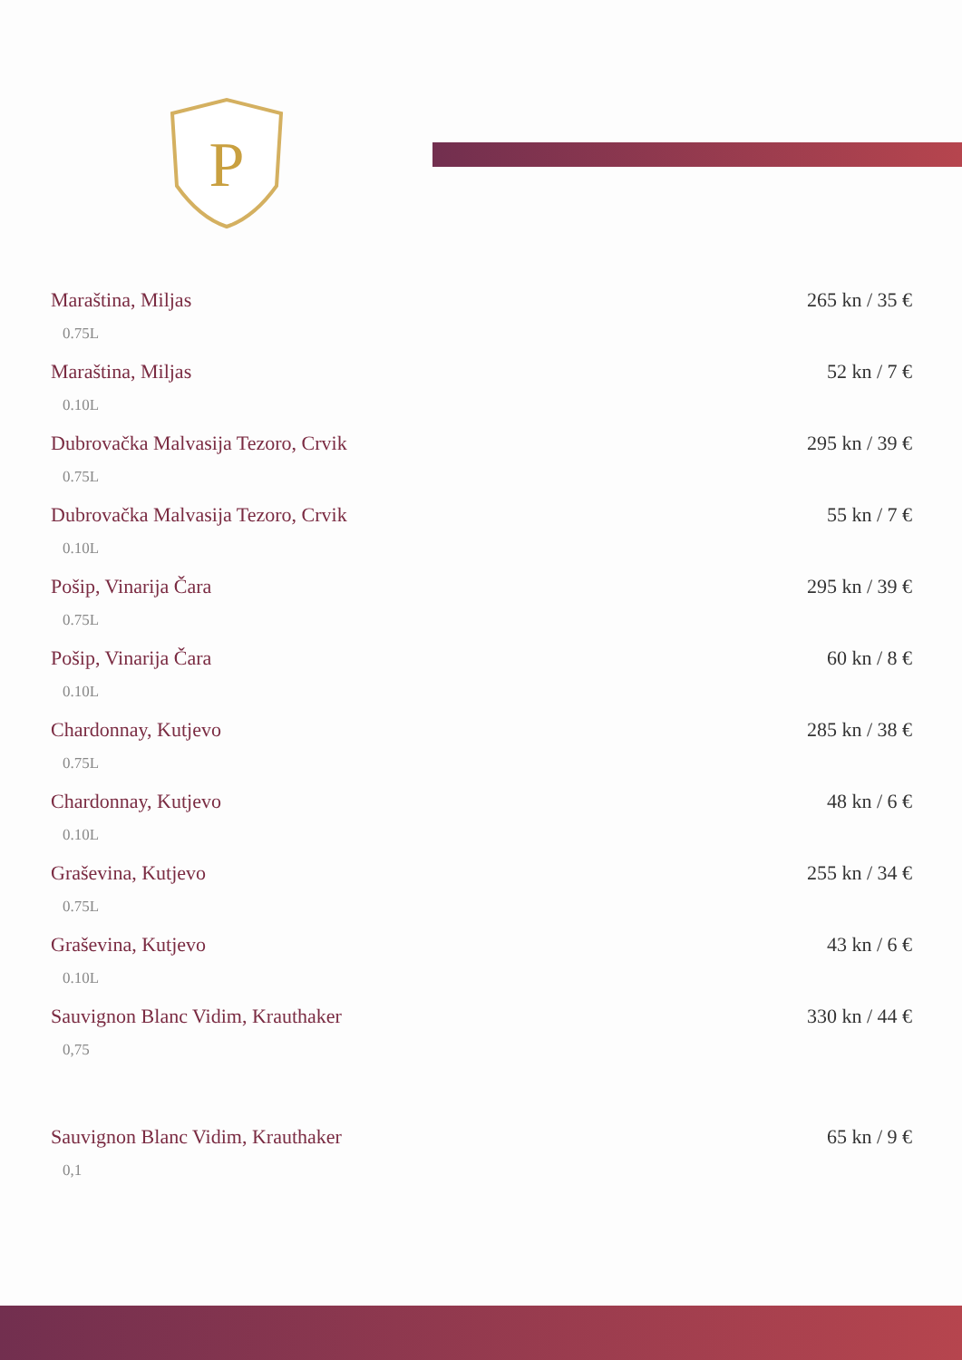P
Maraština, Miljas
0.75L
265 kn / 35 €
Maraština, Miljas
0.10L
52 kn / 7 €
Dubrovačka Malvasija Tezoro, Crvik
0.75L
295 kn / 39 €
Dubrovačka Malvasija Tezoro, Crvik
0.10L
55 kn / 7 €
Pošip, Vinarija Čara
0.75L
295 kn / 39 €
Pošip, Vinarija Čara
0.10L
60 kn / 8 €
Chardonnay, Kutjevo
0.75L
285 kn / 38 €
Chardonnay, Kutjevo
0.10L
48 kn / 6 €
Graševina, Kutjevo
0.75L
255 kn / 34 €
Graševina, Kutjevo
0.10L
43 kn / 6 €
Sauvignon Blanc Vidim, Krauthaker
0,75
330 kn / 44 €
Sauvignon Blanc Vidim, Krauthaker
0,1
65 kn / 9 €